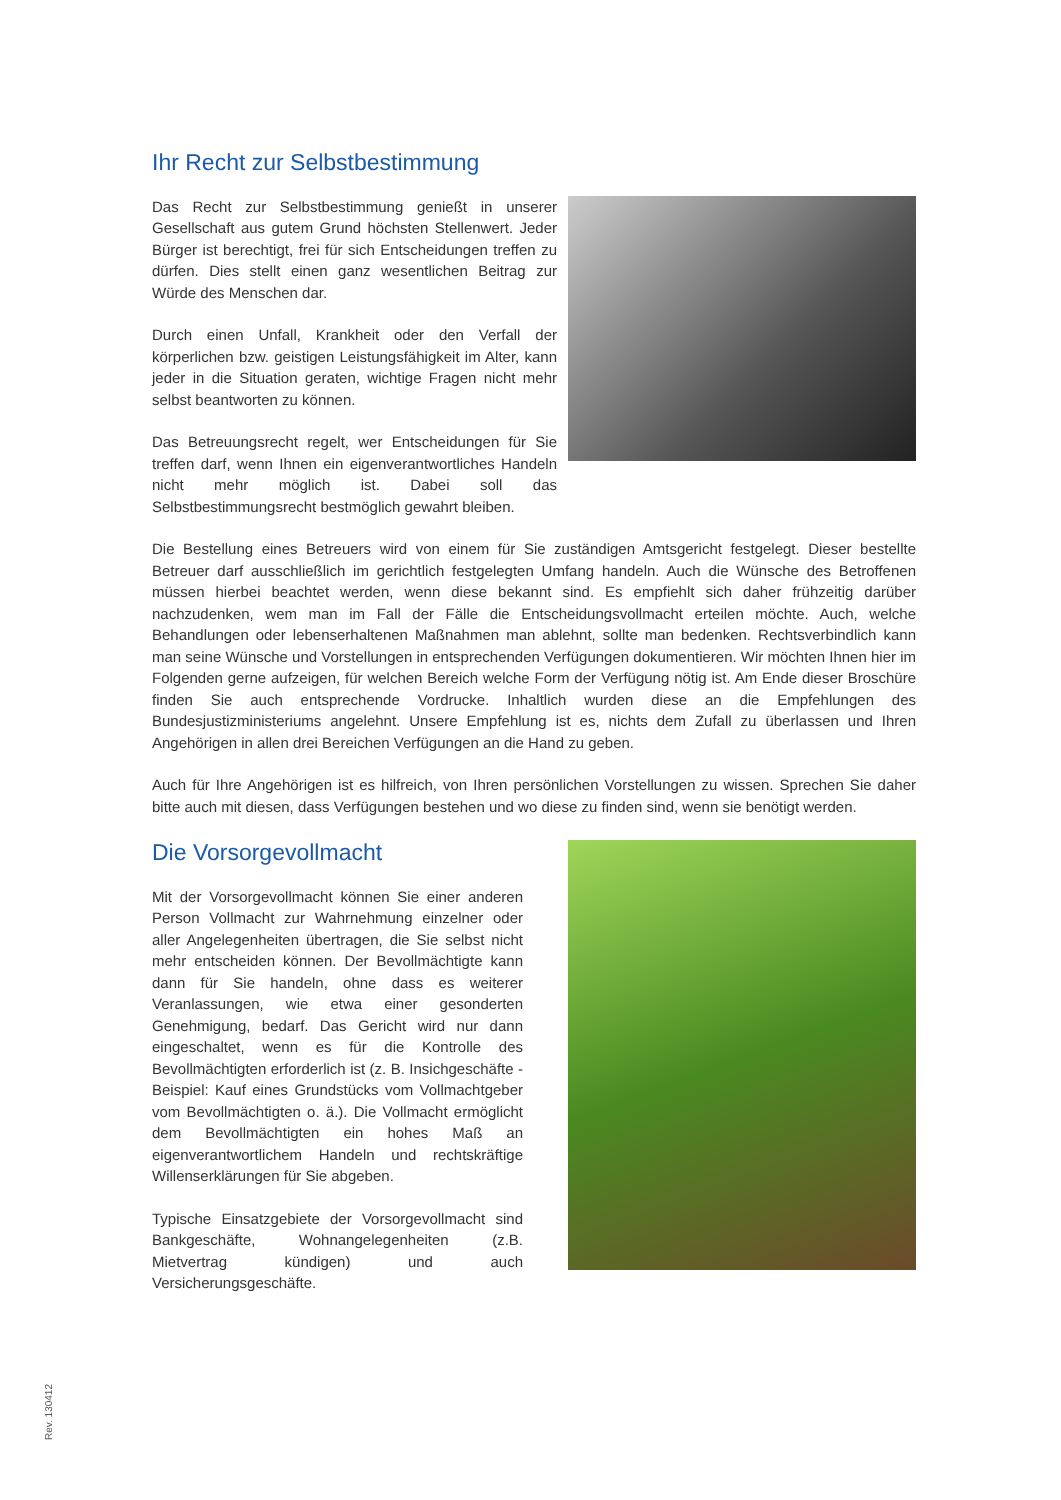Ihr Recht zur Selbstbestimmung
Das Recht zur Selbstbestimmung genießt in unserer Gesellschaft aus gutem Grund höchsten Stellenwert. Jeder Bürger ist berechtigt, frei für sich Entscheidungen treffen zu dürfen. Dies stellt einen ganz wesentlichen Beitrag zur Würde des Menschen dar.
Durch einen Unfall, Krankheit oder den Verfall der körperlichen bzw. geistigen Leistungsfähigkeit im Alter, kann jeder in die Situation geraten, wichtige Fragen nicht mehr selbst beantworten zu können.
Das Betreuungsrecht regelt, wer Entscheidungen für Sie treffen darf, wenn Ihnen ein eigenverantwortliches Handeln nicht mehr möglich ist. Dabei soll das Selbstbestimmungsrecht bestmöglich gewahrt bleiben.
Die Bestellung eines Betreuers wird von einem für Sie zuständigen Amtsgericht festgelegt. Dieser bestellte Betreuer darf ausschließlich im gerichtlich festgelegten Umfang handeln. Auch die Wünsche des Betroffenen müssen hierbei beachtet werden, wenn diese bekannt sind. Es empfiehlt sich daher frühzeitig darüber nachzudenken, wem man im Fall der Fälle die Entscheidungsvollmacht erteilen möchte. Auch, welche Behandlungen oder lebenserhaltenen Maßnahmen man ablehnt, sollte man bedenken. Rechtsverbindlich kann man seine Wünsche und Vorstellungen in entsprechenden Verfügungen dokumentieren. Wir möchten Ihnen hier im Folgenden gerne aufzeigen, für welchen Bereich welche Form der Verfügung nötig ist. Am Ende dieser Broschüre finden Sie auch entsprechende Vordrucke. Inhaltlich wurden diese an die Empfehlungen des Bundesjustizministeriums angelehnt. Unsere Empfehlung ist es, nichts dem Zufall zu überlassen und Ihren Angehörigen in allen drei Bereichen Verfügungen an die Hand zu geben.
Auch für Ihre Angehörigen ist es hilfreich, von Ihren persönlichen Vorstellungen zu wissen. Sprechen Sie daher bitte auch mit diesen, dass Verfügungen bestehen und wo diese zu finden sind, wenn sie benötigt werden.
Die Vorsorgevollmacht
Mit der Vorsorgevollmacht können Sie einer anderen Person Vollmacht zur Wahrnehmung einzelner oder aller Angelegenheiten übertragen, die Sie selbst nicht mehr entscheiden können. Der Bevollmächtigte kann dann für Sie handeln, ohne dass es weiterer Veranlassungen, wie etwa einer gesonderten Genehmigung, bedarf. Das Gericht wird nur dann eingeschaltet, wenn es für die Kontrolle des Bevollmächtigten erforderlich ist (z. B. Insichgeschäfte - Beispiel: Kauf eines Grundstücks vom Vollmachtgeber vom Bevollmächtigten o. ä.). Die Vollmacht ermöglicht dem Bevollmächtigten ein hohes Maß an eigenverantwortlichem Handeln und rechtskräftige Willenserklärungen für Sie abgeben.
Typische Einsatzgebiete der Vorsorgevollmacht sind Bankgeschäfte, Wohnangelegenheiten (z.B. Mietvertrag kündigen) und auch Versicherungsgeschäfte.
Rev. 130412